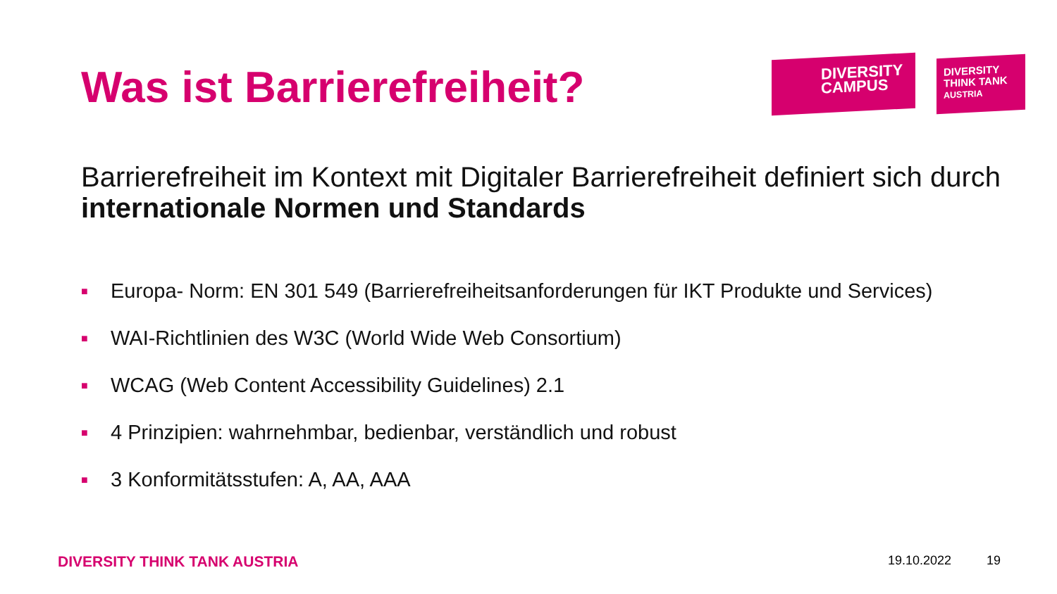Was ist Barrierefreiheit?
DIVERSITY
CAMPUS
DIVERSITY
THINK TANK
AUSTRIA
Barrierefreiheit im Kontext mit Digitaler Barrierefreiheit definiert sich durch internationale Normen und Standards
■ Europa- Norm: EN 301 549 (Barrierefreiheitsanforderungen für IKT Produkte und Services)
■ WAI-Richtlinien des W3C (World Wide Web Consortium)
■ WCAG (Web Content Accessibility Guidelines) 2.1
■ 4 Prinzipien: wahrnehmbar, bedienbar, verständlich und robust
■ 3 Konformitätsstufen: A, AA, AAA
DIVERSITY THINK TANK AUSTRIA 19.10.2022 19